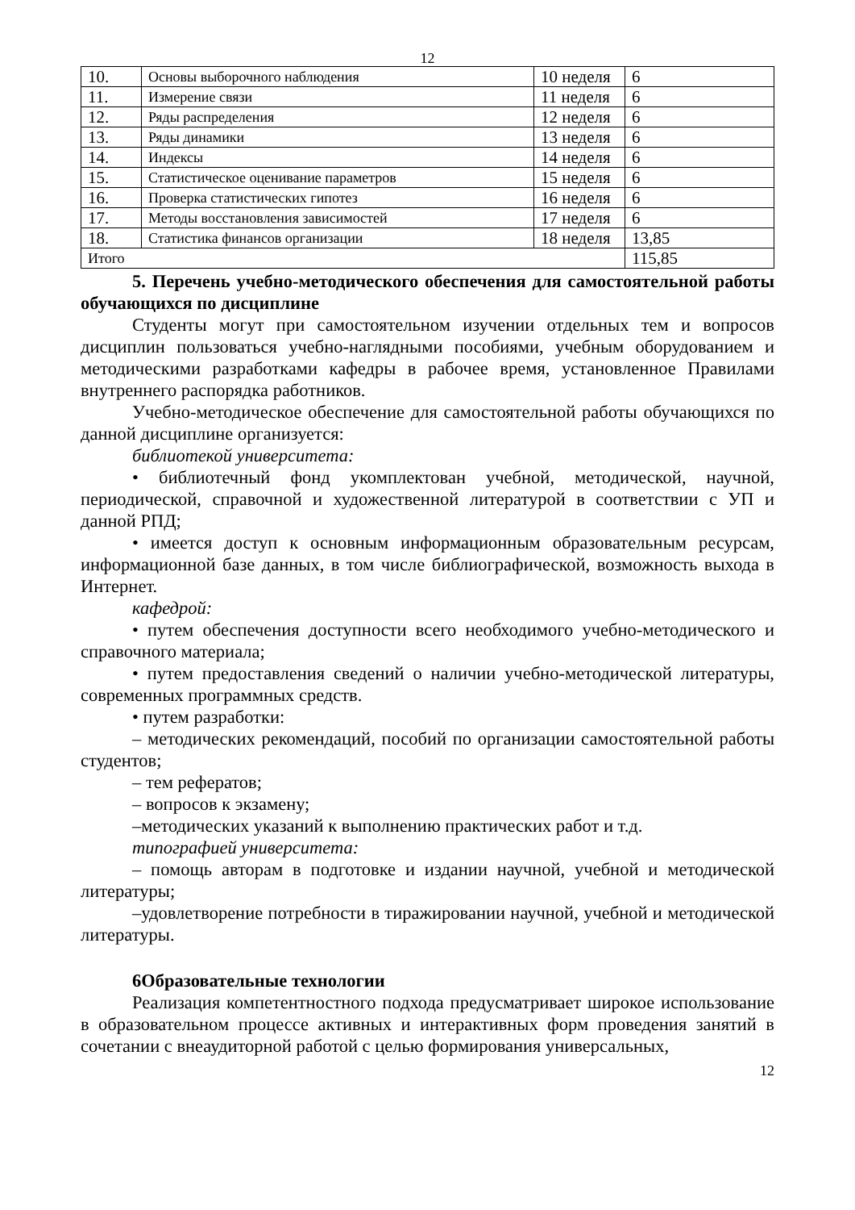12
| 10. | Основы выборочного наблюдения | 10 неделя | 6 |
| 11. | Измерение связи | 11 неделя | 6 |
| 12. | Ряды распределения | 12 неделя | 6 |
| 13. | Ряды динамики | 13 неделя | 6 |
| 14. | Индексы | 14 неделя | 6 |
| 15. | Статистическое оценивание параметров | 15 неделя | 6 |
| 16. | Проверка статистических гипотез | 16 неделя | 6 |
| 17. | Методы восстановления зависимостей | 17 неделя | 6 |
| 18. | Статистика финансов организации | 18 неделя | 13,85 |
| Итого | | | 115,85 |
5. Перечень учебно-методического обеспечения для самостоятельной работы обучающихся по дисциплине
Студенты могут при самостоятельном изучении отдельных тем и вопросов дисциплин пользоваться учебно-наглядными пособиями, учебным оборудованием и методическими разработками кафедры в рабочее время, установленное Правилами внутреннего распорядка работников.
Учебно-методическое обеспечение для самостоятельной работы обучающихся по данной дисциплине организуется:
библиотекой университета:
• библиотечный фонд укомплектован учебной, методической, научной, периодической, справочной и художественной литературой в соответствии с УП и данной РПД;
• имеется доступ к основным информационным образовательным ресурсам, информационной базе данных, в том числе библиографической, возможность выхода в Интернет.
кафедрой:
• путем обеспечения доступности всего необходимого учебно-методического и справочного материала;
• путем предоставления сведений о наличии учебно-методической литературы, современных программных средств.
• путем разработки:
– методических рекомендаций, пособий по организации самостоятельной работы студентов;
– тем рефератов;
– вопросов к экзамену;
–методических указаний к выполнению практических работ и т.д.
типографией университета:
– помощь авторам в подготовке и издании научной, учебной и методической литературы;
–удовлетворение потребности в тиражировании научной, учебной и методической литературы.
6Образовательные технологии
Реализация компетентностного подхода предусматривает широкое использование в образовательном процессе активных и интерактивных форм проведения занятий в сочетании с внеаудиторной работой с целью формирования универсальных,
12